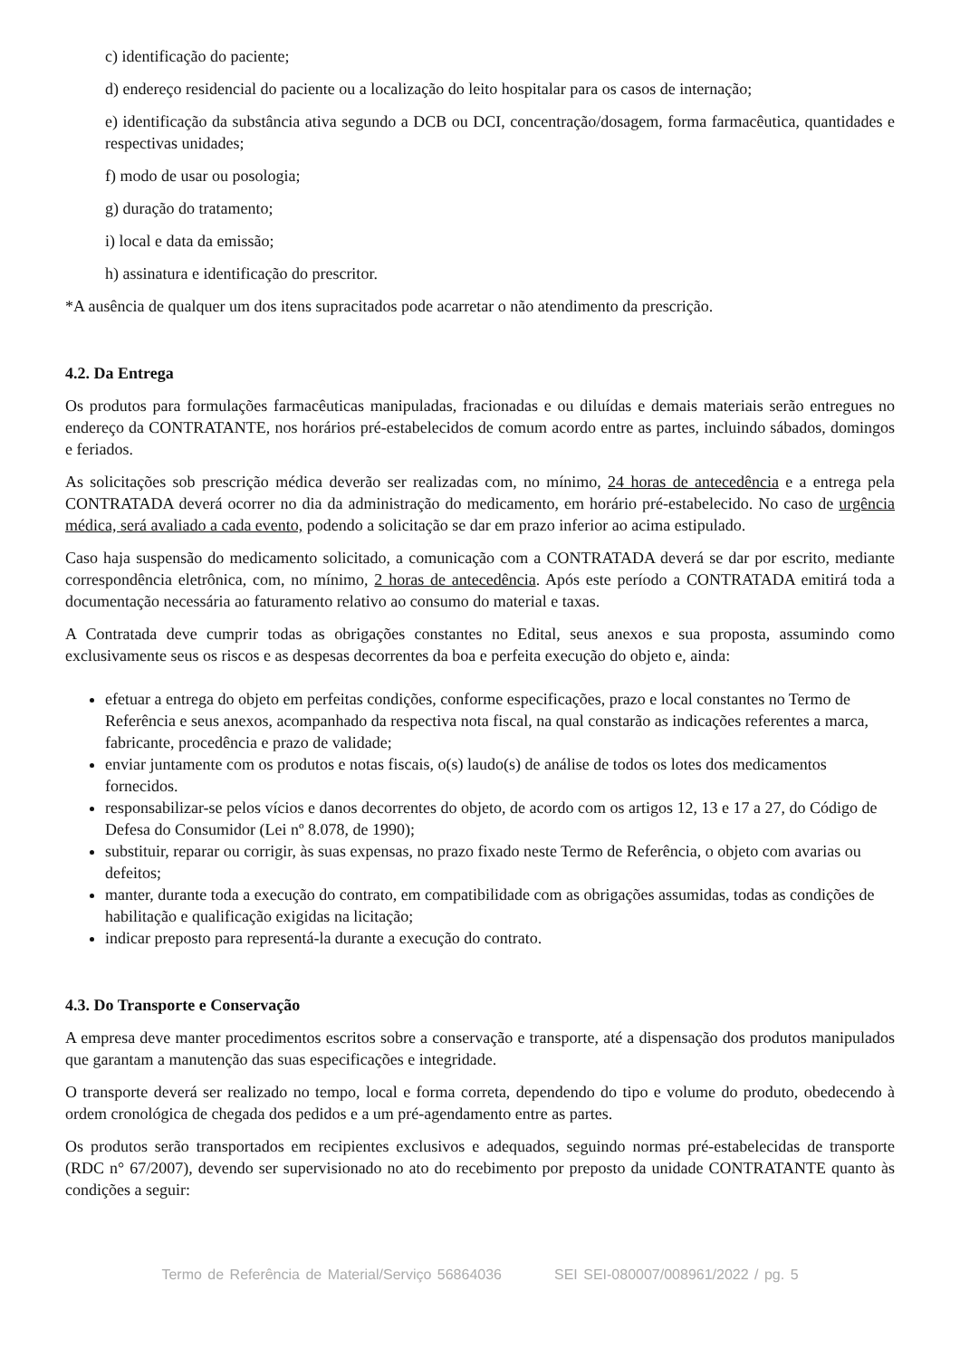c) identificação do paciente;
d) endereço residencial do paciente ou a localização do leito hospitalar para os casos de internação;
e) identificação da substância ativa segundo a DCB ou DCI, concentração/dosagem, forma farmacêutica, quantidades e respectivas unidades;
f) modo de usar ou posologia;
g) duração do tratamento;
i) local e data da emissão;
h) assinatura e identificação do prescritor.
*A ausência de qualquer um dos itens supracitados pode acarretar o não atendimento da prescrição.
4.2. Da Entrega
Os produtos para formulações farmacêuticas manipuladas, fracionadas e ou diluídas e demais materiais serão entregues no endereço da CONTRATANTE, nos horários pré-estabelecidos de comum acordo entre as partes, incluindo sábados, domingos e feriados.
As solicitações sob prescrição médica deverão ser realizadas com, no mínimo, 24 horas de antecedência e a entrega pela CONTRATADA deverá ocorrer no dia da administração do medicamento, em horário pré-estabelecido. No caso de urgência médica, será avaliado a cada evento, podendo a solicitação se dar em prazo inferior ao acima estipulado.
Caso haja suspensão do medicamento solicitado, a comunicação com a CONTRATADA deverá se dar por escrito, mediante correspondência eletrônica, com, no mínimo, 2 horas de antecedência. Após este período a CONTRATADA emitirá toda a documentação necessária ao faturamento relativo ao consumo do material e taxas.
A Contratada deve cumprir todas as obrigações constantes no Edital, seus anexos e sua proposta, assumindo como exclusivamente seus os riscos e as despesas decorrentes da boa e perfeita execução do objeto e, ainda:
efetuar a entrega do objeto em perfeitas condições, conforme especificações, prazo e local constantes no Termo de Referência e seus anexos, acompanhado da respectiva nota fiscal, na qual constarão as indicações referentes a marca, fabricante, procedência e prazo de validade;
enviar juntamente com os produtos e notas fiscais, o(s) laudo(s) de análise de todos os lotes dos medicamentos fornecidos.
responsabilizar-se pelos vícios e danos decorrentes do objeto, de acordo com os artigos 12, 13 e 17 a 27, do Código de Defesa do Consumidor (Lei nº 8.078, de 1990);
substituir, reparar ou corrigir, às suas expensas, no prazo fixado neste Termo de Referência, o objeto com avarias ou defeitos;
manter, durante toda a execução do contrato, em compatibilidade com as obrigações assumidas, todas as condições de habilitação e qualificação exigidas na licitação;
indicar preposto para representá-la durante a execução do contrato.
4.3. Do Transporte e Conservação
A empresa deve manter procedimentos escritos sobre a conservação e transporte, até a dispensação dos produtos manipulados que garantam a manutenção das suas especificações e integridade.
O transporte deverá ser realizado no tempo, local e forma correta, dependendo do tipo e volume do produto, obedecendo à ordem cronológica de chegada dos pedidos e a um pré-agendamento entre as partes.
Os produtos serão transportados em recipientes exclusivos e adequados, seguindo normas pré-estabelecidas de transporte (RDC n° 67/2007), devendo ser supervisionado no ato do recebimento por preposto da unidade CONTRATANTE quanto às condições a seguir:
Termo de Referência de Material/Serviço 56864036 SEI SEI-080007/008961/2022 / pg. 5